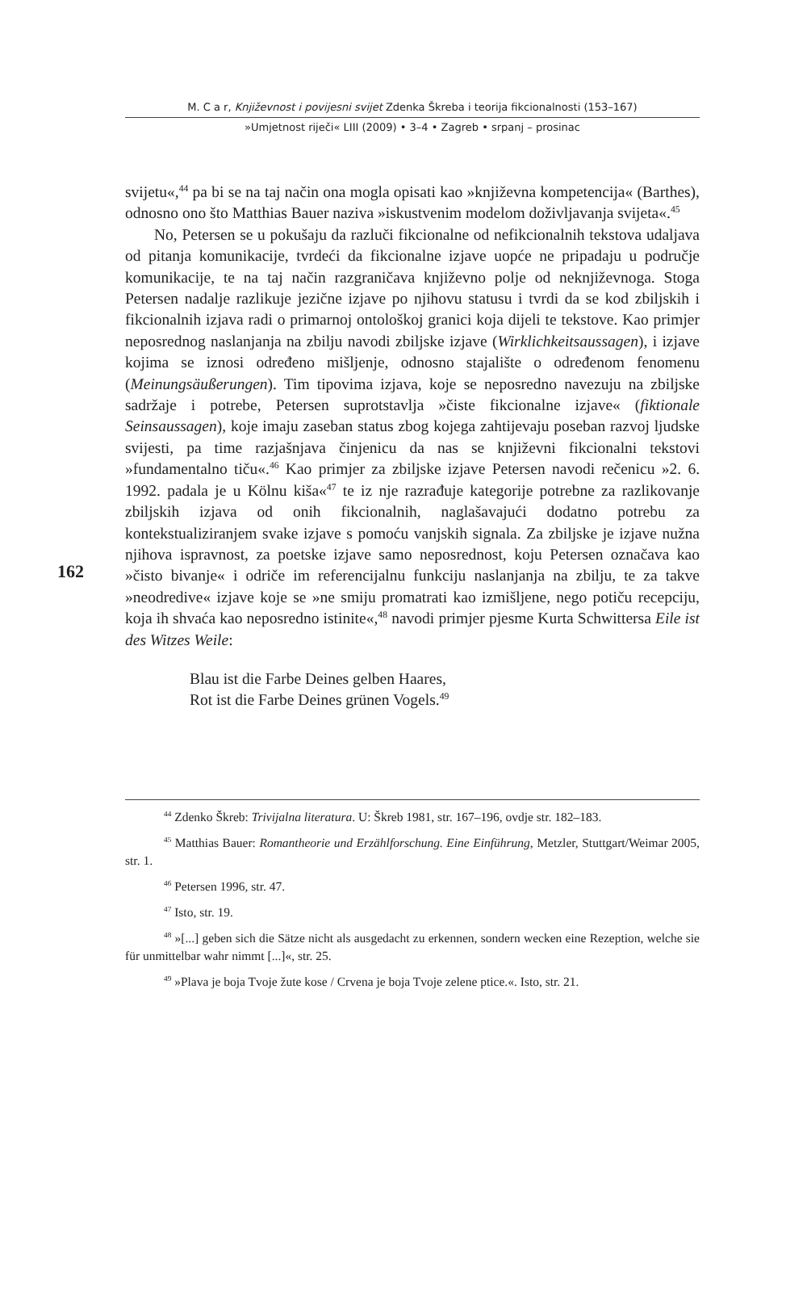M. C a r, Književnost i povijesni svijet Zdenka Škreba i teorija fikcionalnosti (153–167)
»Umjetnost riječi« LIII (2009) • 3–4 • Zagreb • srpanj – prosinac
162
svijetu«,<sup>44</sup> pa bi se na taj način ona mogla opisati kao »književna kompetencija« (Barthes), odnosno ono što Matthias Bauer naziva »iskustvenim modelom doživljavanja svijeta«.<sup>45</sup>
No, Petersen se u pokušaju da razluči fikcionalne od nefikcionalnih tekstova udaljava od pitanja komunikacije, tvrdeći da fikcionalne izjave uopće ne pripadaju u područje komunikacije, te na taj način razgraničava književno polje od neknjiževnoga. Stoga Petersen nadalje razlikuje jezične izjave po njihovu statusu i tvrdi da se kod zbiljskih i fikcionalnih izjava radi o primarnoj ontološkoj granici koja dijeli te tekstove. Kao primjer neposrednog naslanjanja na zbilju navodi zbiljske izjave (Wirklichkeitsaussagen), i izjave kojima se iznosi određeno mišljenje, odnosno stajalište o određenom fenomenu (Meinungsäußerungen). Tim tipovima izjava, koje se neposredno navezuju na zbiljske sadržaje i potrebe, Petersen suprotstavlja »čiste fikcionalne izjave« (fiktionale Seinsaussagen), koje imaju zaseban status zbog kojega zahtijevaju poseban razvoj ljudske svijesti, pa time razjašnjava činjenicu da nas se književni fikcionalni tekstovi »fundamentalno tiču«.<sup>46</sup> Kao primjer za zbiljske izjave Petersen navodi rečenicu »2. 6. 1992. padala je u Kölnu kiša«<sup>47</sup> te iz nje razrađuje kategorije potrebne za razlikovanje zbiljskih izjava od onih fikcionalnih, naglašavajući dodatno potrebu za kontekstualiziranjem svake izjave s pomoću vanjskih signala. Za zbiljske je izjave nužna njihova ispravnost, za poetske izjave samo neposrednost, koju Petersen označava kao »čisto bivanje« i odriče im referencijalnu funkciju naslanjanja na zbilju, te za takve »neodredive« izjave koje se »ne smiju promatrati kao izmišljene, nego potiču recepciju, koja ih shvaća kao neposredno istinite«,<sup>48</sup> navodi primjer pjesme Kurta Schwittersa Eile ist des Witzes Weile:
Blau ist die Farbe Deines gelben Haares,
Rot ist die Farbe Deines grünen Vogels.<sup>49</sup>
<sup>44</sup> Zdenko Škreb: Trivijalna literatura. U: Škreb 1981, str. 167–196, ovdje str. 182–183.
<sup>45</sup> Matthias Bauer: Romantheorie und Erzählforschung. Eine Einführung, Metzler, Stuttgart/Weimar 2005, str. 1.
<sup>46</sup> Petersen 1996, str. 47.
<sup>47</sup> Isto, str. 19.
<sup>48</sup> »[...] geben sich die Sätze nicht als ausgedacht zu erkennen, sondern wecken eine Rezeption, welche sie für unmittelbar wahr nimmt [...]«, str. 25.
<sup>49</sup> »Plava je boja Tvoje žute kose / Crvena je boja Tvoje zelene ptice.«. Isto, str. 21.